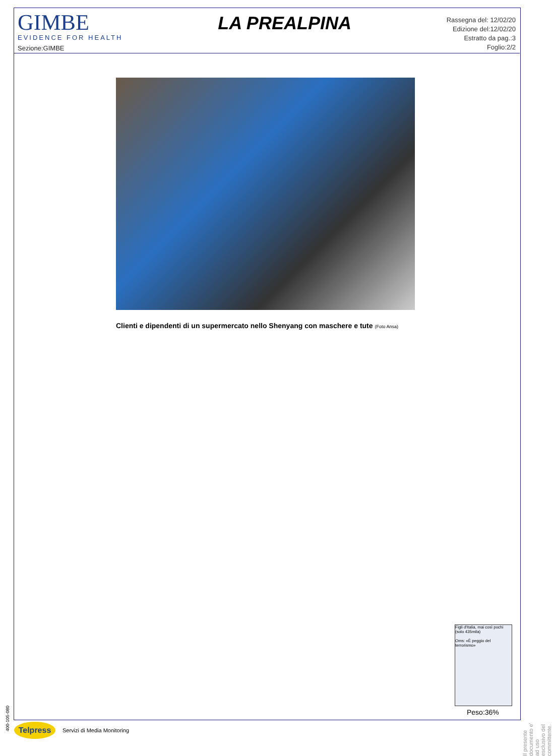GIMBE
EVIDENCE FOR HEALTH
Sezione:GIMBE
LA PREALPINA
Rassegna del: 12/02/20
Edizione del:12/02/20
Estratto da pag.:3
Foglio:2/2
Clienti e dipendenti di un supermercato nello Shenyang con maschere e tute (Foto Ansa)
Figli d'Italia, mai così pochi (solo 435mila)
Oms: «È peggio del terrorismo»
Peso:36%
Il presente documento e' ad uso esclusivo del committente.
400-105-080
Telpress
Servizi di Media Monitoring